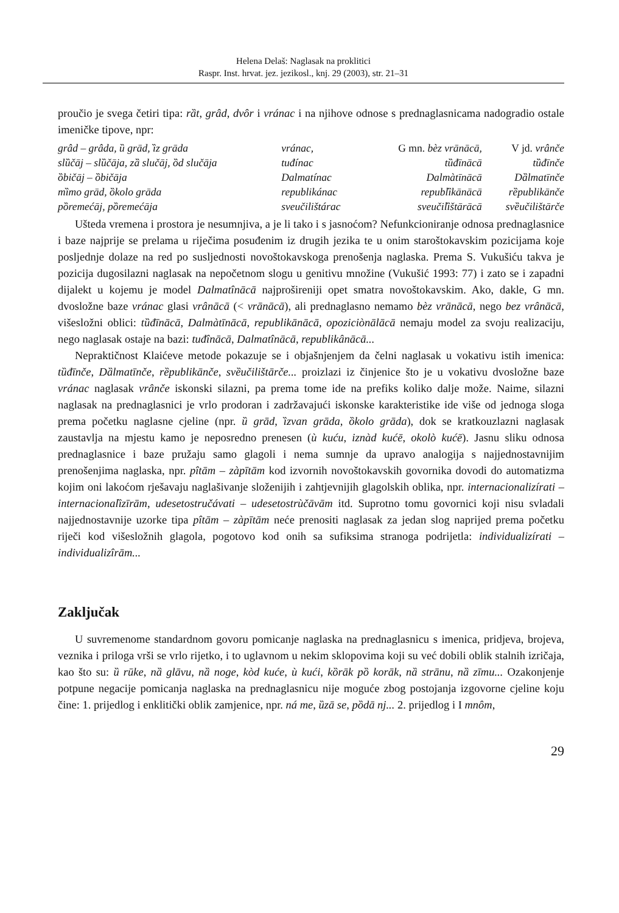Helena Delaš: Naglasak na proklitici
Raspr. Inst. hrvat. jez. jezikosl., knj. 29 (2003), str. 21–31
proučio je svega četiri tipa: rȁt, grâd, dvôr i vránac i na njihove odnose s prednaglasnicama nadogradio ostale imeničke tipove, npr:
| grâd – grâda, ȕ grād, ȉz grāda | vránac, | G mn. bèz vrānācā, | V jd. vrânče |
| slȕčāj – slȕčāja, zȁ slučāj, ȍd slučāja | tuđínac | tȕđīnācā | tȕđīnče |
| ȍbičāj – ȍbičāja | Dalmatínac | Dalmàtīnācā | Dȁlmatīnče |
| mȉmo grād, ȍkolo grāda | republikánac | republȉkānācā | rȅpublikānče |
| pȍremećāj, pȍremećāja | sveučilištárac | sveučilȉštārācā | svȅučilištārče |
Ušteda vremena i prostora je nesumnjiva, a je li tako i s jasnoćom? Nefunkcioniranje odnosa prednaglasnice i baze najprije se prelama u riječima posuđenim iz drugih jezika te u onim staroštokavskim pozicijama koje posljednje dolaze na red po susljednosti novoštokavskoga prenošenja naglaska. Prema S. Vukušiću takva je pozicija dugosilazni naglasak na nepočetnom slogu u genitivu množine (Vukušić 1993: 77) i zato se i zapadni dijalekt u kojemu je model Dalmatînācā najprošireniji opet smatra novoštokavskim. Ako, dakle, G mn. dvosložne baze vránac glasi vrânācā (< vrānācā), ali prednaglasno nemamo bèz vrānācā, nego bez vrânācā, višesložni oblici: tȕđīnācā, Dalmàtīnācā, republikānācā, opoziciònālācā nemaju model za svoju realizaciju, nego naglasak ostaje na bazi: tuđînācā, Dalmatînācā, republikânācā...
Nepraktičnost Klaićeve metode pokazuje se i objašnjenjem da čelni naglasak u vokativu istih imenica: tȕđīnče, Dȁlmatīnče, rȅpublikānče, svȅučilištārče... proizlazi iz činjenice što je u vokativu dvosložne baze vránac naglasak vrânče iskonski silazni, pa prema tome ide na prefiks koliko dalje može. Naime, silazni naglasak na prednaglasnici je vrlo prodoran i zadržavajući iskonske karakteristike ide više od jednoga sloga prema početku naglasne cjeline (npr. ȕ grād, ȉzvan grāda, ȍkolo grāda), dok se kratkouzlazni naglasak zaustavlja na mjestu kamo je neposredno prenesen (ù kuću, iznàd kućē, okolò kućē). Jasnu sliku odnosa prednaglasnice i baze pružaju samo glagoli i nema sumnje da upravo analogija s najjednostavnijim prenošenjima naglaska, npr. pîtām – zàpītām kod izvornih novoštokavskih govornika dovodi do automatizma kojim oni lakoćom rješavaju naglašivanje složenijih i zahtjevnijih glagolskih oblika, npr. internacionalizírati – internacionalȉzīrām, udesetostručávati – udesetostrùčāvām itd. Suprotno tomu govornici koji nisu svladali najjednostavnije uzorke tipa pîtām – zàpītām neće prenositi naglasak za jedan slog naprijed prema početku riječi kod višesložnih glagola, pogotovo kod onih sa sufiksima stranoga podrijetla: individualizírati – individualizîrām...
Zaključak
U suvremenome standardnom govoru pomicanje naglaska na prednaglasnicu s imenica, pridjeva, brojeva, veznika i priloga vrši se vrlo rijetko, i to uglavnom u nekim sklopovima koji su već dobili oblik stalnih izričaja, kao što su: ȕ rūke, nȁ glāvu, nȁ noge, kòd kuće, ù kući, kȍrāk pȍ korāk, nȁ strānu, nȁ zīmu... Ozakonjenje potpune negacije pomicanja naglaska na prednaglasnicu nije moguće zbog postojanja izgovorne cjeline koju čine: 1. prijedlog i enklitički oblik zamjenice, npr. ná me, ȕzā se, pȍdā nj... 2. prijedlog i I mnôm,
29